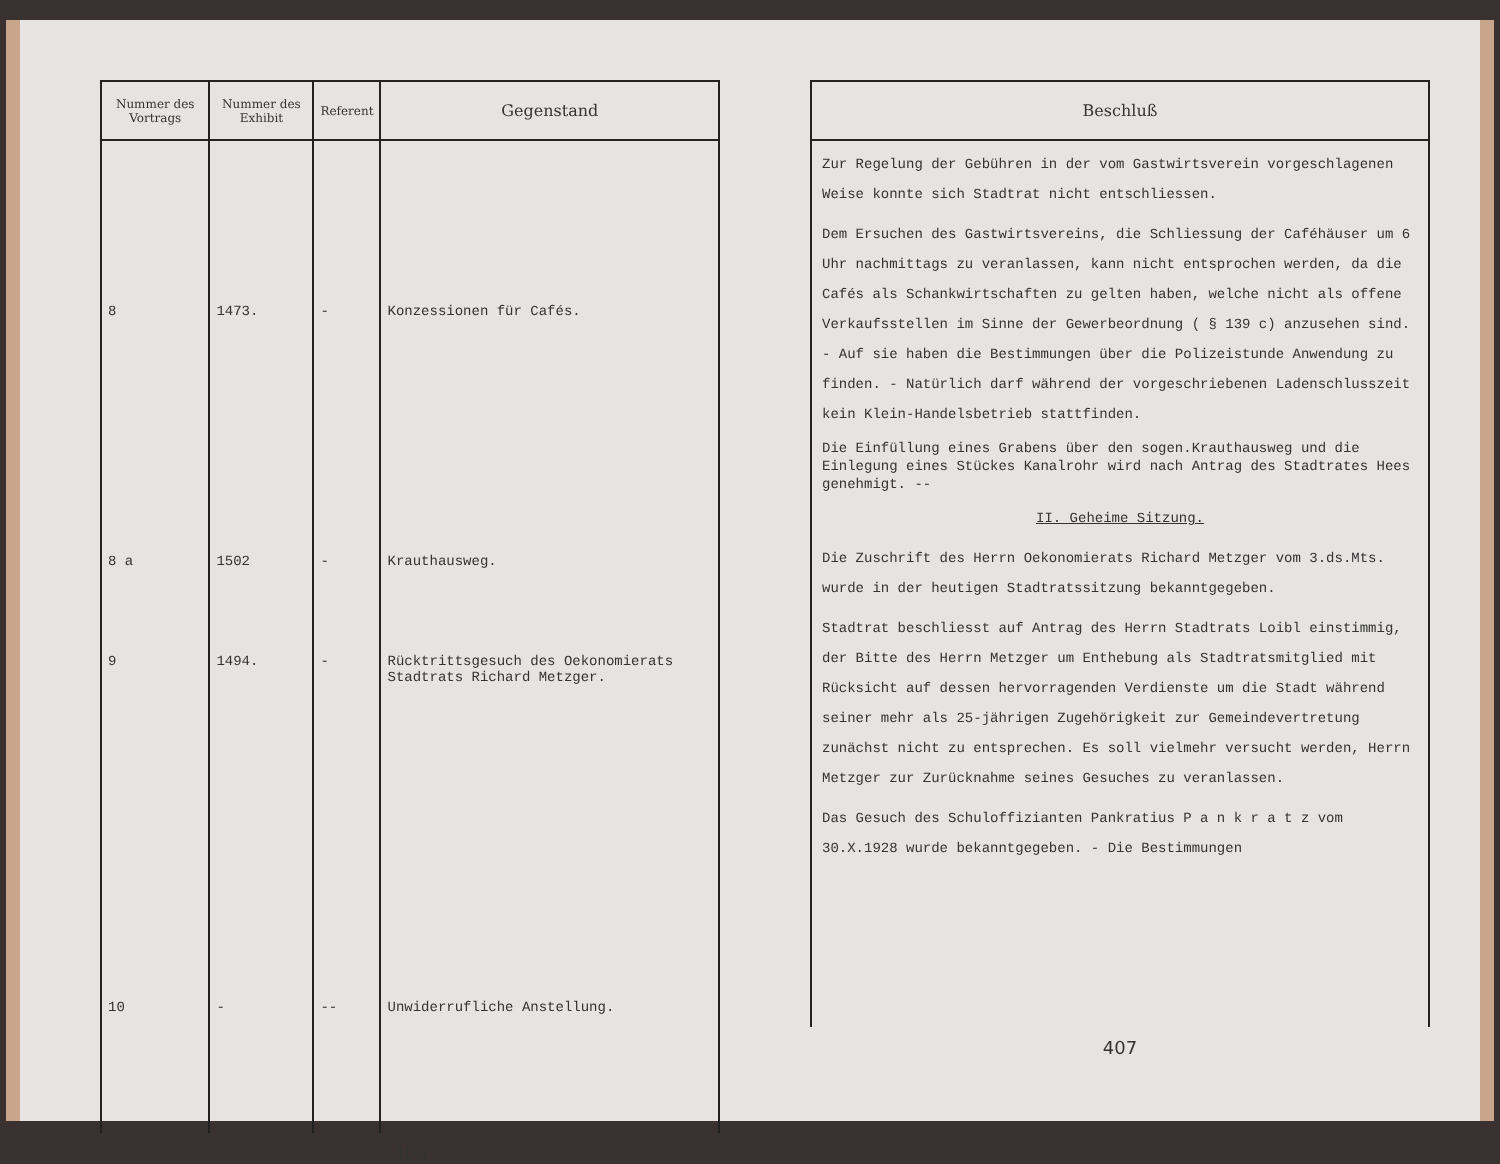| Nummer des Vortrags | Nummer des Exhibit | Referent | Gegenstand |
| --- | --- | --- | --- |
| 8 | 1473. | - | Konzessionen für Cafés. |
| 8 a | 1502 | - | Krauthausweg. |
| 9 | 1494. | - | Rücktrittsgesuch des Oekonomierats Stadtrats Richard Metzger. |
| 10 | - | -- | Unwiderrufliche Anstellung. |
406
| Beschluß |
| --- |
| Zur Regelung der Gebühren in der vom Gastwirtsverein vorgeschlagenen Weise konnte sich Stadtrat nicht entschliessen. Dem Ersuchen des Gastwirtsvereins, die Schliessung der Caféhäuser um 6 Uhr nachmittags zu veranlassen, kann nicht entsprochen werden, da die Cafés als Schankwirtschaften zu gelten haben, welche nicht als offene Verkaufsstellen im Sinne der Gewerbeordnung ( § 139 c) anzusehen sind. - Auf sie haben die Bestimmungen über die Polizeistunde Anwendung zu finden. - Natürlich darf während der vorgeschriebenen Ladenschlusszeit kein Klein-Handelsbetrieb stattfinden. Die Einfüllung eines Grabens über den sogen.Krauthausweg und die Einlegung eines Stückes Kanalrohr wird nach Antrag des Stadtrates Hees genehmigt. -- II. Geheime Sitzung. Die Zuschrift des Herrn Oekonomierats Richard Metzger vom 3.ds.Mts. wurde in der heutigen Stadtratssitzung bekanntgegeben. Stadtrat beschliesst auf Antrag des Herrn Stadtrats Loibl einstimmig, der Bitte des Herrn Metzger um Enthebung als Stadtratsmitglied mit Rücksicht auf dessen hervorragenden Verdienste um die Stadt während seiner mehr als 25-jährigen Zugehörigkeit zur Gemeindevertretung zunächst nicht zu entsprechen. Es soll vielmehr versucht werden, Herrn Metzger zur Zurücknahme seines Gesuches zu veranlassen. Das Gesuch des Schuloffizianten Pankratius P a n k r a t z vom 30.X.1928 wurde bekanntgegeben. - Die Bestimmungen |
407